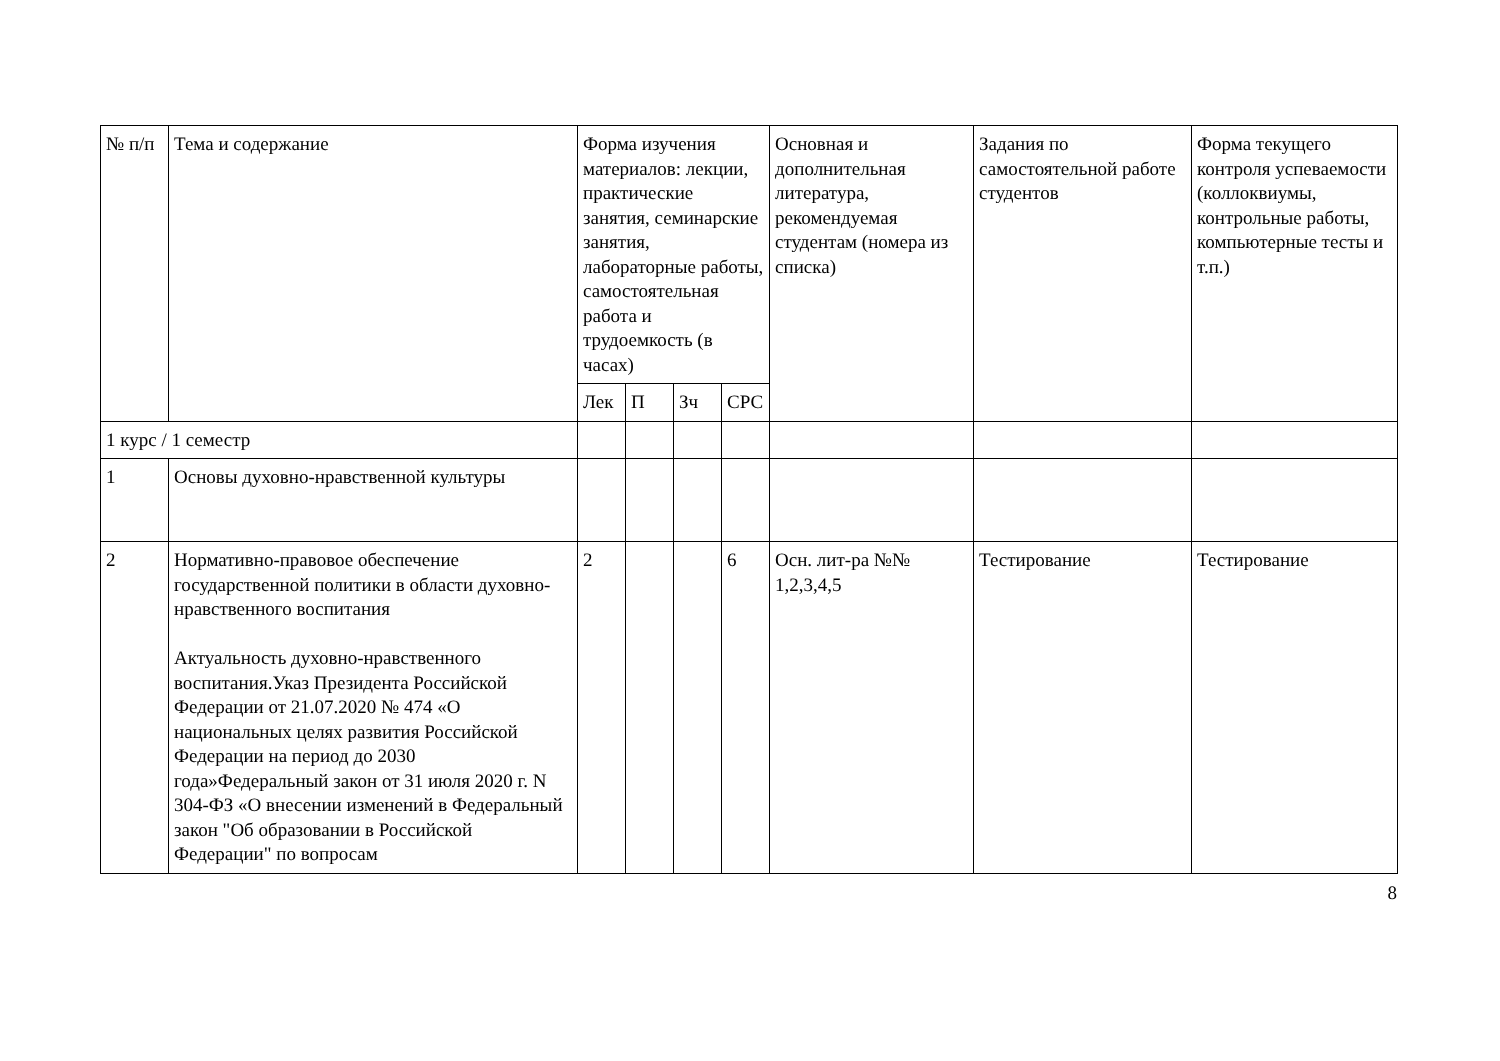| № п/п | Тема и содержание | Форма изучения материалов: лекции, практические занятия, семинарские занятия, лабораторные работы, самостоятельная работа и трудоемкость (в часах) | | | | Основная и дополнительная литература, рекомендуемая студентам (номера из списка) | Задания по самостоятельной работе студентов | Форма текущего контроля успеваемости (коллоквиумы, контрольные работы, компьютерные тесты и т.п.) |
| --- | --- | --- | --- | --- | --- | --- | --- | --- |
| | | Лек | П | Зч | СРС | | | |
| 1 курс / 1 семестр | | | | | | | | |
| 1 | Основы духовно-нравственной культуры | | | | | | | |
| 2 | Нормативно-правовое обеспечение государственной политики в области духовно-нравственного воспитания Актуальность духовно-нравственного воспитания.Указ Президента Российской Федерации от 21.07.2020 № 474 «О национальных целях развития Российской Федерации на период до 2030 года»Федеральный закон от 31 июля 2020 г. N 304-ФЗ «О внесении изменений в Федеральный закон "Об образовании в Российской Федерации" по вопросам | 2 | | | 6 | Осн. лит-ра №№ 1,2,3,4,5 | Тестирование | Тестирование |
8